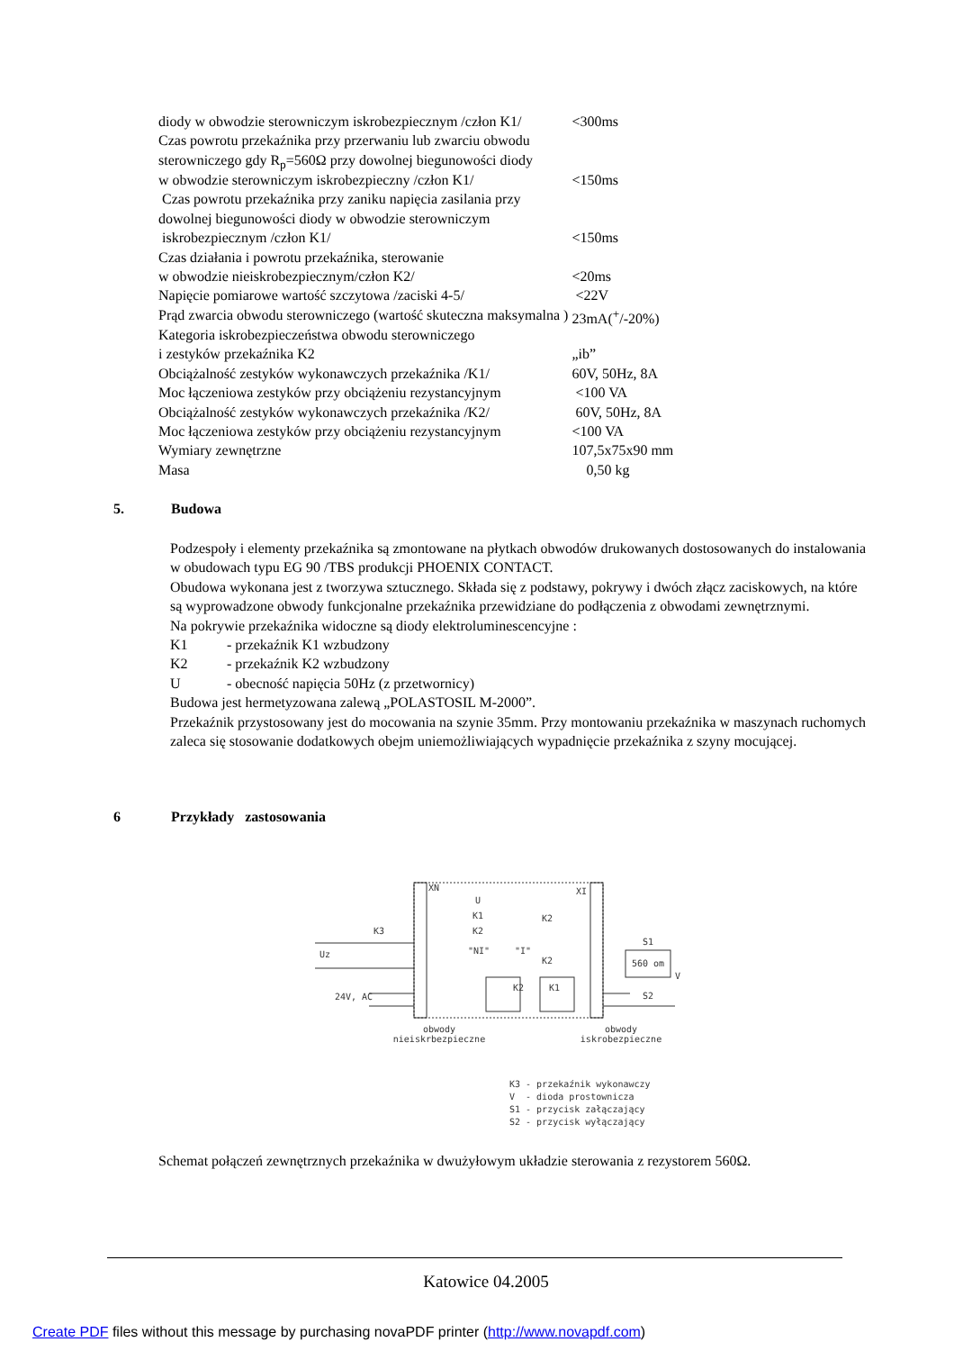| diody w obwodzie sterowniczym iskrobezpiecznym /człon K1/ | <300ms |
| Czas powrotu przekaźnika przy przerwaniu lub zwarciu obwodu | |
| sterowniczego gdy R<sub>p</sub>=560Ω przy dowolnej biegunowości diody | |
| w obwodzie sterowniczym iskrobezpieczny /człon K1/ | <150ms |
| Czas powrotu przekaźnika przy zaniku napięcia zasilania przy | |
| dowolnej biegunowości diody w obwodzie sterowniczym | |
| iskrobezpiecznym /człon K1/ | <150ms |
| Czas działania i powrotu przekaźnika, sterowanie | |
| w obwodzie nieiskrobezpiecznym/człon K2/ | <20ms |
| Napięcie pomiarowe wartość szczytowa /zaciski 4-5/ | <22V |
| Prąd zwarcia obwodu sterowniczego (wartość skuteczna maksymalna ) | 23mA(<sup>+</sup>/-20%) |
| Kategoria iskrobezpieczeństwa obwodu sterowniczego | |
| i zestyków przekaźnika K2 | „ib” |
| Obciążalność zestyków wykonawczych przekaźnika /K1/ | 60V, 50Hz, 8A |
| Moc łączeniowa zestyków przy obciążeniu rezystancyjnym | <100 VA |
| Obciążalność zestyków wykonawczych przekaźnika /K2/ | 60V, 50Hz, 8A |
| Moc łączeniowa zestyków przy obciążeniu rezystancyjnym | <100 VA |
| Wymiary zewnętrzne | 107,5x75x90 mm |
| Masa | 0,50 kg |
5. Budowa
Podzespoły i elementy przekaźnika są zmontowane na płytkach obwodów drukowanych dostosowanych do instalowania w obudowach typu EG 90 /TBS produkcji PHOENIX CONTACT.
Obudowa wykonana jest z tworzywa sztucznego. Składa się z podstawy, pokrywy i dwóch złącz zaciskowych, na które są wyprowadzone obwody funkcjonalne przekaźnika przewidziane do podłączenia z obwodami zewnętrznymi.
Na pokrywie przekaźnika widoczne są diody elektroluminescencyjne :
K1 - przekaźnik K1 wzbudzony
K2 - przekaźnik K2 wzbudzony
U - obecność napięcia 50Hz (z przetwornicy)
Budowa jest hermetyzowana zalewą „POLASTOSIL M-2000”.
Przekaźnik przystosowany jest do mocowania na szynie 35mm. Przy montowaniu przekaźnika w maszynach ruchomych zaleca się stosowanie dodatkowych obejm uniemożliwiających wypadnięcie przekaźnika z szyny mocującej.
6 Przykłady zastosowania
XN
XI
U
K1
K2
"NI"
"I"
K3
Uz
24V, AC
K2
K1
K2
K2
S1
S2
560 om
V
obwody
nieiskrbezpieczne
obwody
iskrobezpieczne
K3 - przekaźnik wykonawczy
V - dioda prostownicza
S1 - przycisk załączający
S2 - przycisk wyłączający
Schemat połączeń zewnętrznych przekaźnika w dwużyłowym układzie sterowania z rezystorem 560Ω.
Katowice 04.2005
Create PDF files without this message by purchasing novaPDF printer (http://www.novapdf.com)